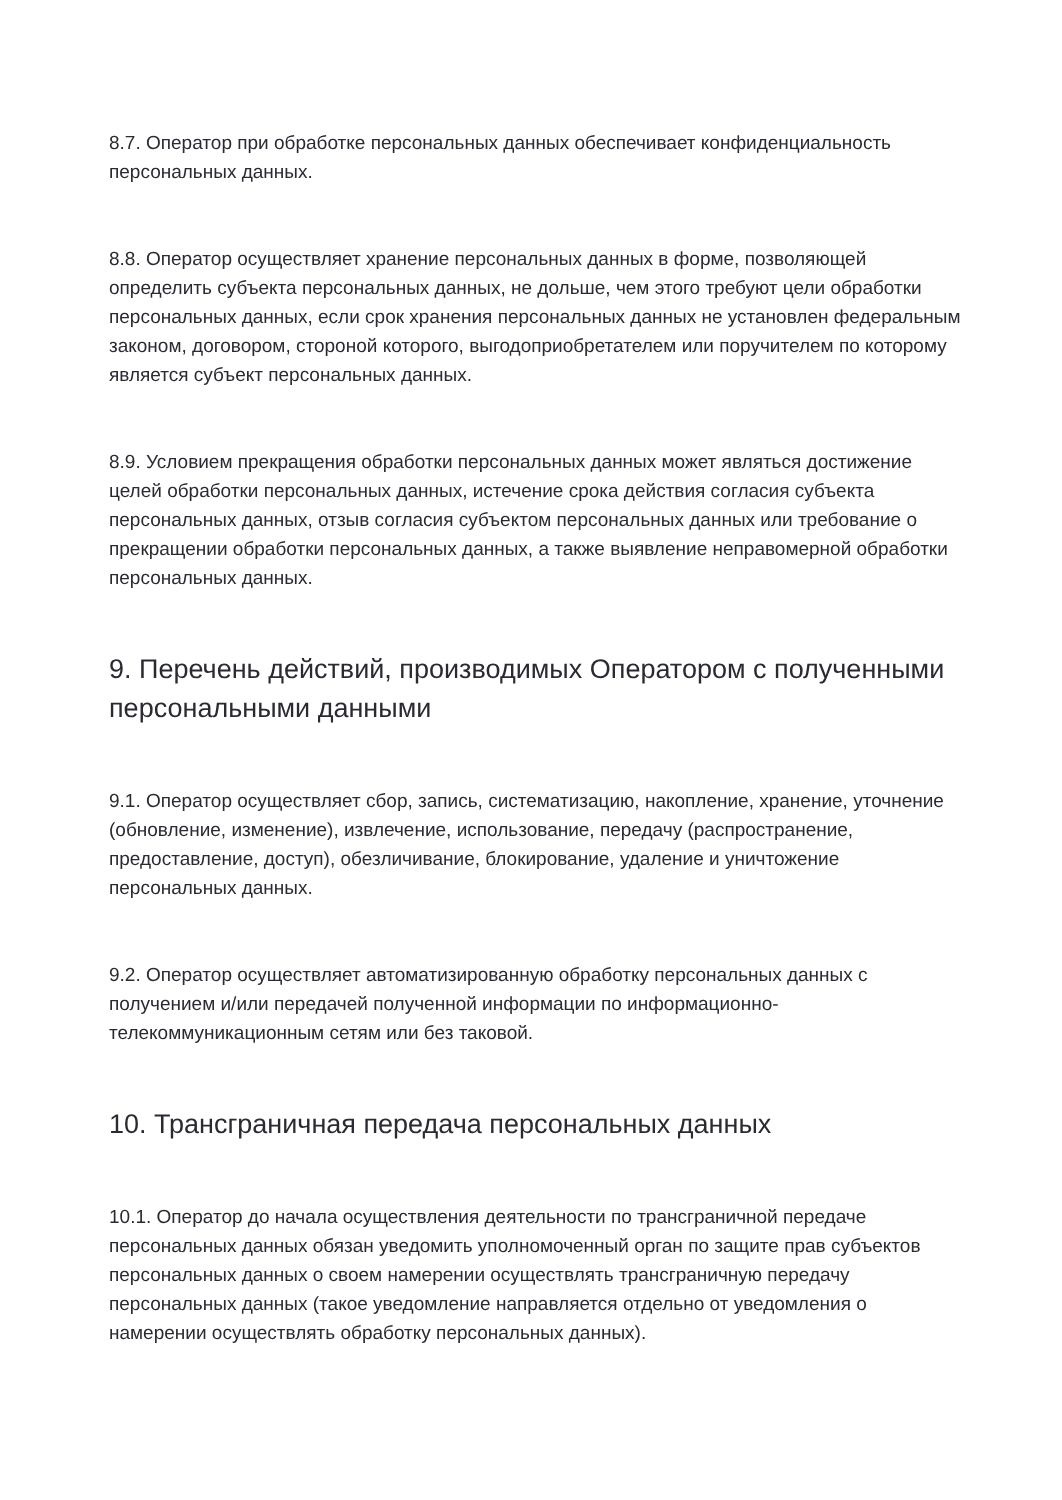8.7. Оператор при обработке персональных данных обеспечивает конфиденциальность персональных данных.
8.8. Оператор осуществляет хранение персональных данных в форме, позволяющей определить субъекта персональных данных, не дольше, чем этого требуют цели обработки персональных данных, если срок хранения персональных данных не установлен федеральным законом, договором, стороной которого, выгодоприобретателем или поручителем по которому является субъект персональных данных.
8.9. Условием прекращения обработки персональных данных может являться достижение целей обработки персональных данных, истечение срока действия согласия субъекта персональных данных, отзыв согласия субъектом персональных данных или требование о прекращении обработки персональных данных, а также выявление неправомерной обработки персональных данных.
9. Перечень действий, производимых Оператором с полученными персональными данными
9.1. Оператор осуществляет сбор, запись, систематизацию, накопление, хранение, уточнение (обновление, изменение), извлечение, использование, передачу (распространение, предоставление, доступ), обезличивание, блокирование, удаление и уничтожение персональных данных.
9.2. Оператор осуществляет автоматизированную обработку персональных данных с получением и/или передачей полученной информации по информационно-телекоммуникационным сетям или без таковой.
10. Трансграничная передача персональных данных
10.1. Оператор до начала осуществления деятельности по трансграничной передаче персональных данных обязан уведомить уполномоченный орган по защите прав субъектов персональных данных о своем намерении осуществлять трансграничную передачу персональных данных (такое уведомление направляется отдельно от уведомления о намерении осуществлять обработку персональных данных).